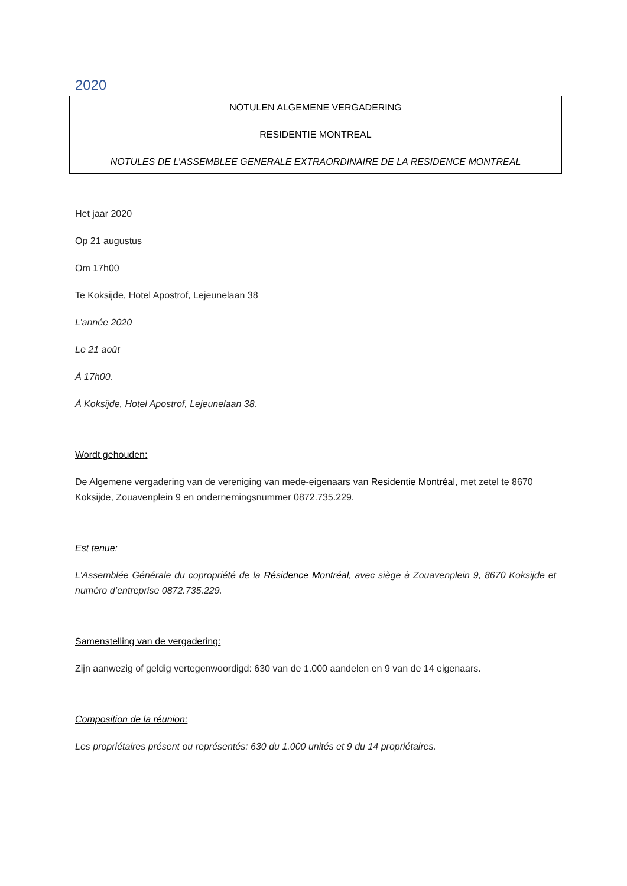2020
NOTULEN ALGEMENE VERGADERING
RESIDENTIE MONTREAL
NOTULES DE L’ASSEMBLEE GENERALE EXTRAORDINAIRE DE LA RESIDENCE MONTREAL
Het jaar 2020
Op 21 augustus
Om 17h00
Te Koksijde, Hotel Apostrof, Lejeunelaan 38
L’année 2020
Le 21 août
À 17h00.
À Koksijde, Hotel Apostrof, Lejeunelaan 38.
Wordt gehouden:
De Algemene vergadering van de vereniging van mede-eigenaars van Residentie Montréal, met zetel te 8670 Koksijde, Zouavenplein 9 en ondernemingsnummer 0872.735.229.
Est tenue:
L’Assemblée Générale du copropriété de la Résidence Montréal, avec siège à Zouavenplein 9, 8670 Koksijde et numéro d’entreprise 0872.735.229.
Samenstelling van de vergadering:
Zijn aanwezig of geldig vertegenwoordigd: 630 van de 1.000 aandelen en 9 van de 14 eigenaars.
Composition de la réunion:
Les propriétaires présent ou représentés: 630 du 1.000 unités et 9 du 14 propriétaires.